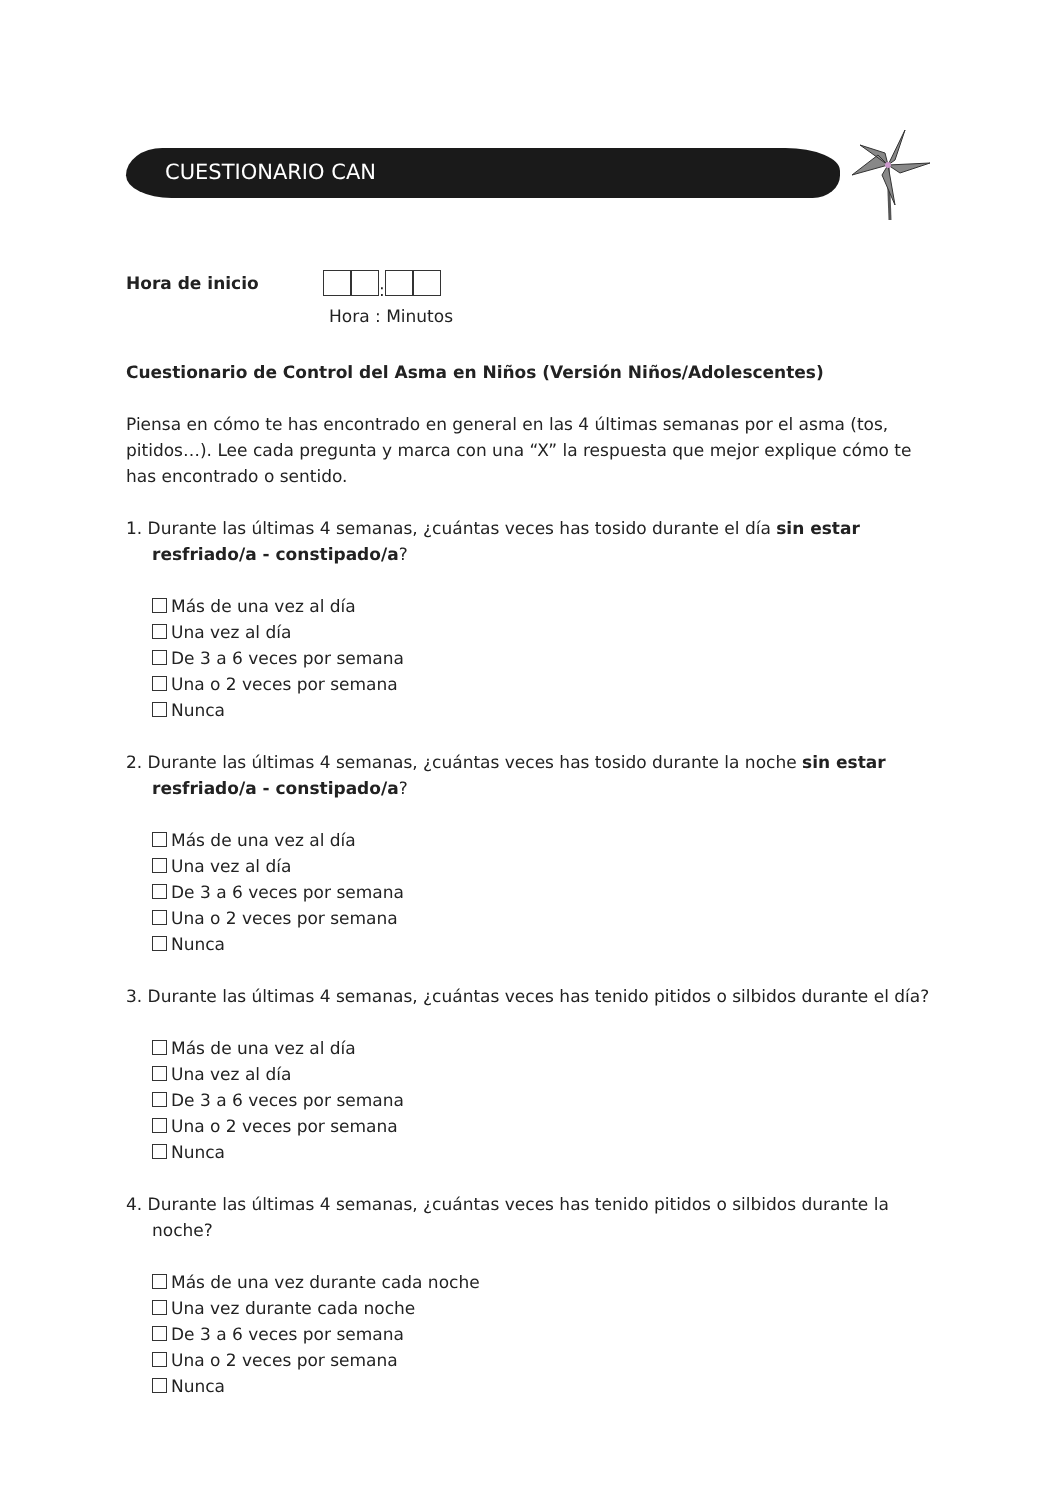CUESTIONARIO CAN
Hora de inicio :
Hora : Minutos
Cuestionario de Control del Asma en Niños (Versión Niños/Adolescentes)
Piensa en cómo te has encontrado en general en las 4 últimas semanas por el asma (tos, pitidos…). Lee cada pregunta y marca con una “X” la respuesta que mejor explique cómo te has encontrado o sentido.
1. Durante las últimas 4 semanas, ¿cuántas veces has tosido durante el día sin estar resfriado/a - constipado/a?
Más de una vez al día
Una vez al día
De 3 a 6 veces por semana
Una o 2 veces por semana
Nunca
2. Durante las últimas 4 semanas, ¿cuántas veces has tosido durante la noche sin estar resfriado/a - constipado/a?
Más de una vez al día
Una vez al día
De 3 a 6 veces por semana
Una o 2 veces por semana
Nunca
3. Durante las últimas 4 semanas, ¿cuántas veces has tenido pitidos o silbidos durante el día?
Más de una vez al día
Una vez al día
De 3 a 6 veces por semana
Una o 2 veces por semana
Nunca
4. Durante las últimas 4 semanas, ¿cuántas veces has tenido pitidos o silbidos durante la noche?
Más de una vez durante cada noche
Una vez durante cada noche
De 3 a 6 veces por semana
Una o 2 veces por semana
Nunca